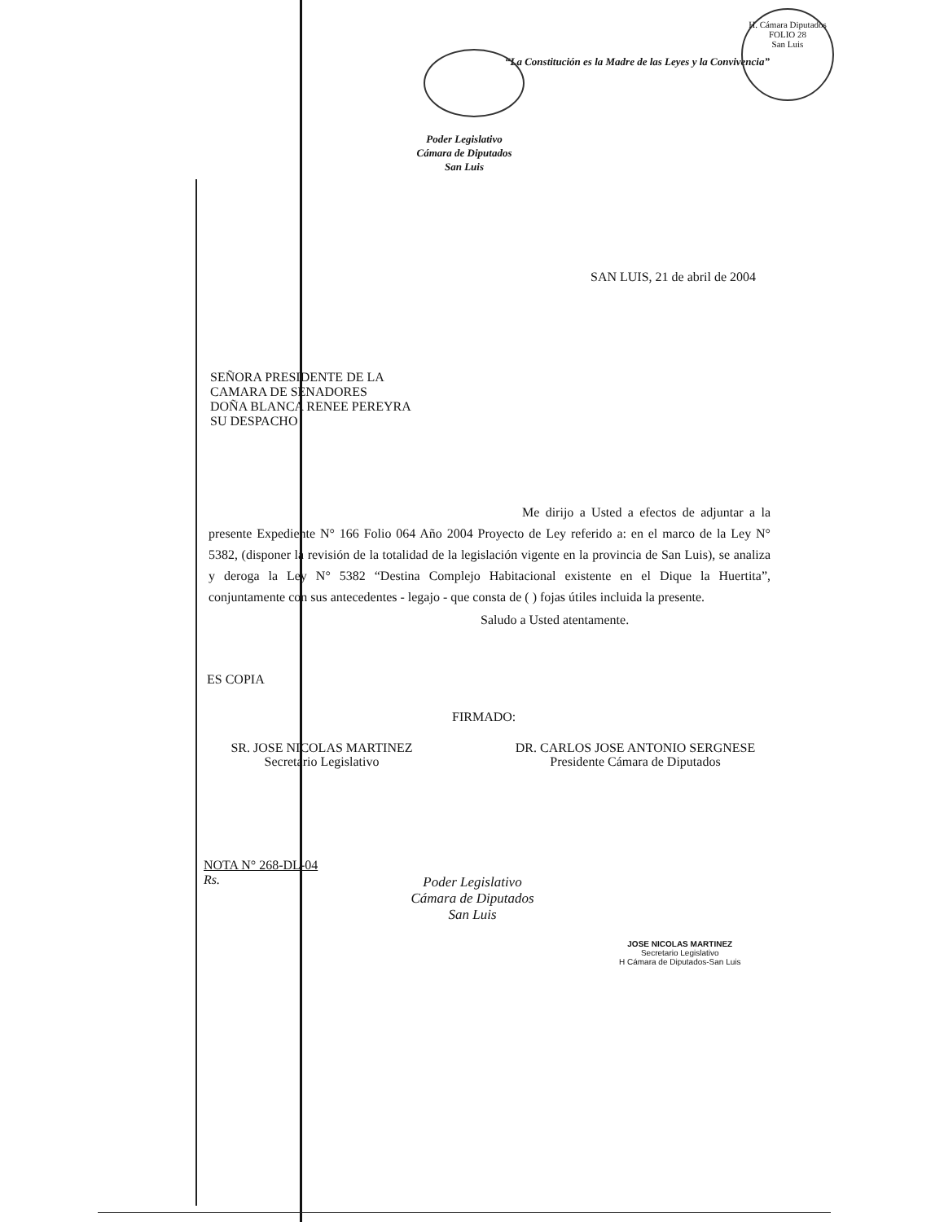H. Cámara Diputados
FOLIO 28
San Luis
“La Constitución es la Madre de las Leyes y la Convivencia”
Poder Legislativo
Cámara de Diputados
San Luis
SAN LUIS, 21 de abril de 2004
SEÑORA PRESIDENTE DE LA
CAMARA DE SENADORES
DOÑA BLANCA RENEE PEREYRA
SU DESPACHO
Me dirijo a Usted a efectos de adjuntar a la presente Expediente N° 166 Folio 064 Año 2004 Proyecto de Ley referido a: en el marco de la Ley N° 5382, (disponer la revisión de la totalidad de la legislación vigente en la provincia de San Luis), se analiza y deroga la Ley N° 5382 “Destina Complejo Habitacional existente en el Dique la Huertita”, conjuntamente con sus antecedentes - legajo - que consta de ( ) fojas útiles incluida la presente.
Saludo a Usted atentamente.
ES COPIA
FIRMADO:
SR. JOSE NICOLAS MARTINEZ
Secretario Legislativo
DR. CARLOS JOSE ANTONIO SERGNESE
Presidente Cámara de Diputados
NOTA N° 268-DL-04
Rs.
Poder Legislativo
Cámara de Diputados
San Luis
JOSE NICOLAS MARTINEZ
Secretario Legislativo
H Cámara de Diputados-San Luis